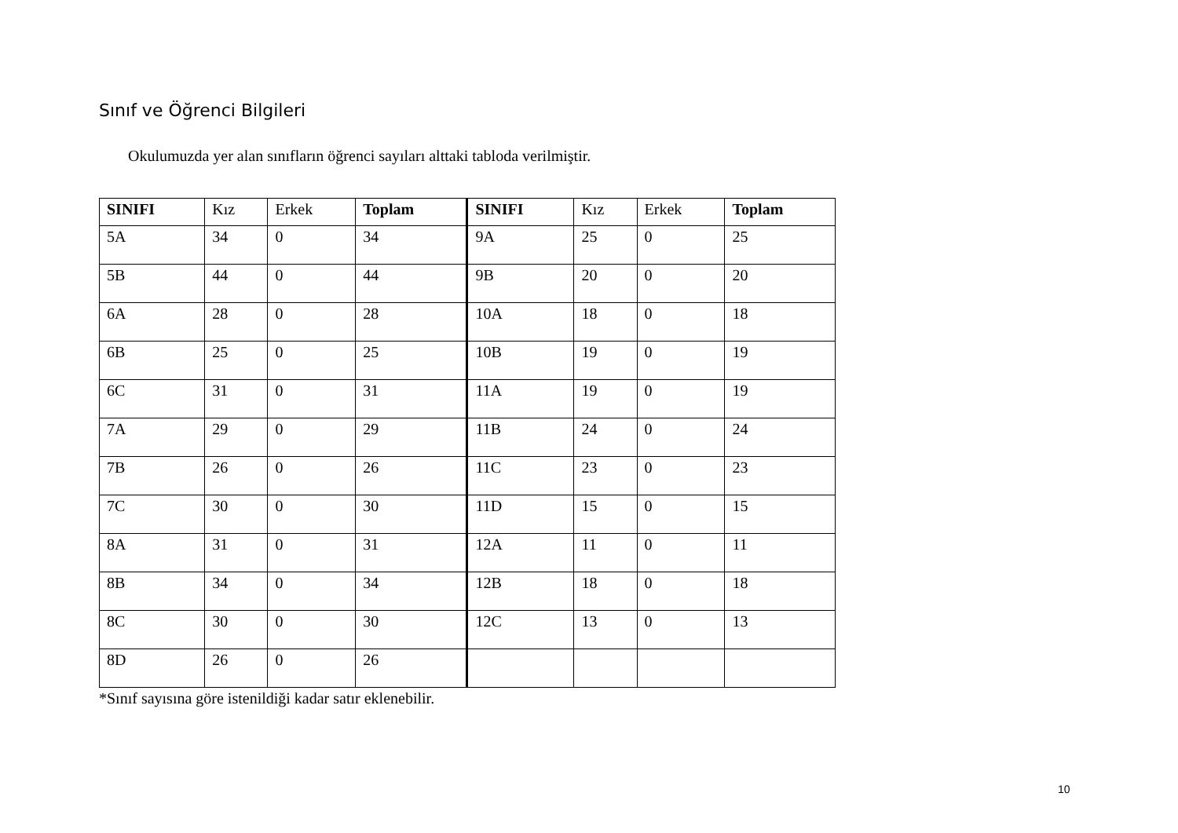Sınıf ve Öğrenci Bilgileri
Okulumuzda yer alan sınıfların öğrenci sayıları alttaki tabloda verilmiştir.
| SINIFI | Kız | Erkek | Toplam | SINIFI | Kız | Erkek | Toplam |
| --- | --- | --- | --- | --- | --- | --- | --- |
| 5A | 34 | 0 | 34 | 9A | 25 | 0 | 25 |
| 5B | 44 | 0 | 44 | 9B | 20 | 0 | 20 |
| 6A | 28 | 0 | 28 | 10A | 18 | 0 | 18 |
| 6B | 25 | 0 | 25 | 10B | 19 | 0 | 19 |
| 6C | 31 | 0 | 31 | 11A | 19 | 0 | 19 |
| 7A | 29 | 0 | 29 | 11B | 24 | 0 | 24 |
| 7B | 26 | 0 | 26 | 11C | 23 | 0 | 23 |
| 7C | 30 | 0 | 30 | 11D | 15 | 0 | 15 |
| 8A | 31 | 0 | 31 | 12A | 11 | 0 | 11 |
| 8B | 34 | 0 | 34 | 12B | 18 | 0 | 18 |
| 8C | 30 | 0 | 30 | 12C | 13 | 0 | 13 |
| 8D | 26 | 0 | 26 | | | | |
*Sınıf sayısına göre istenildiği kadar satır eklenebilir.
10